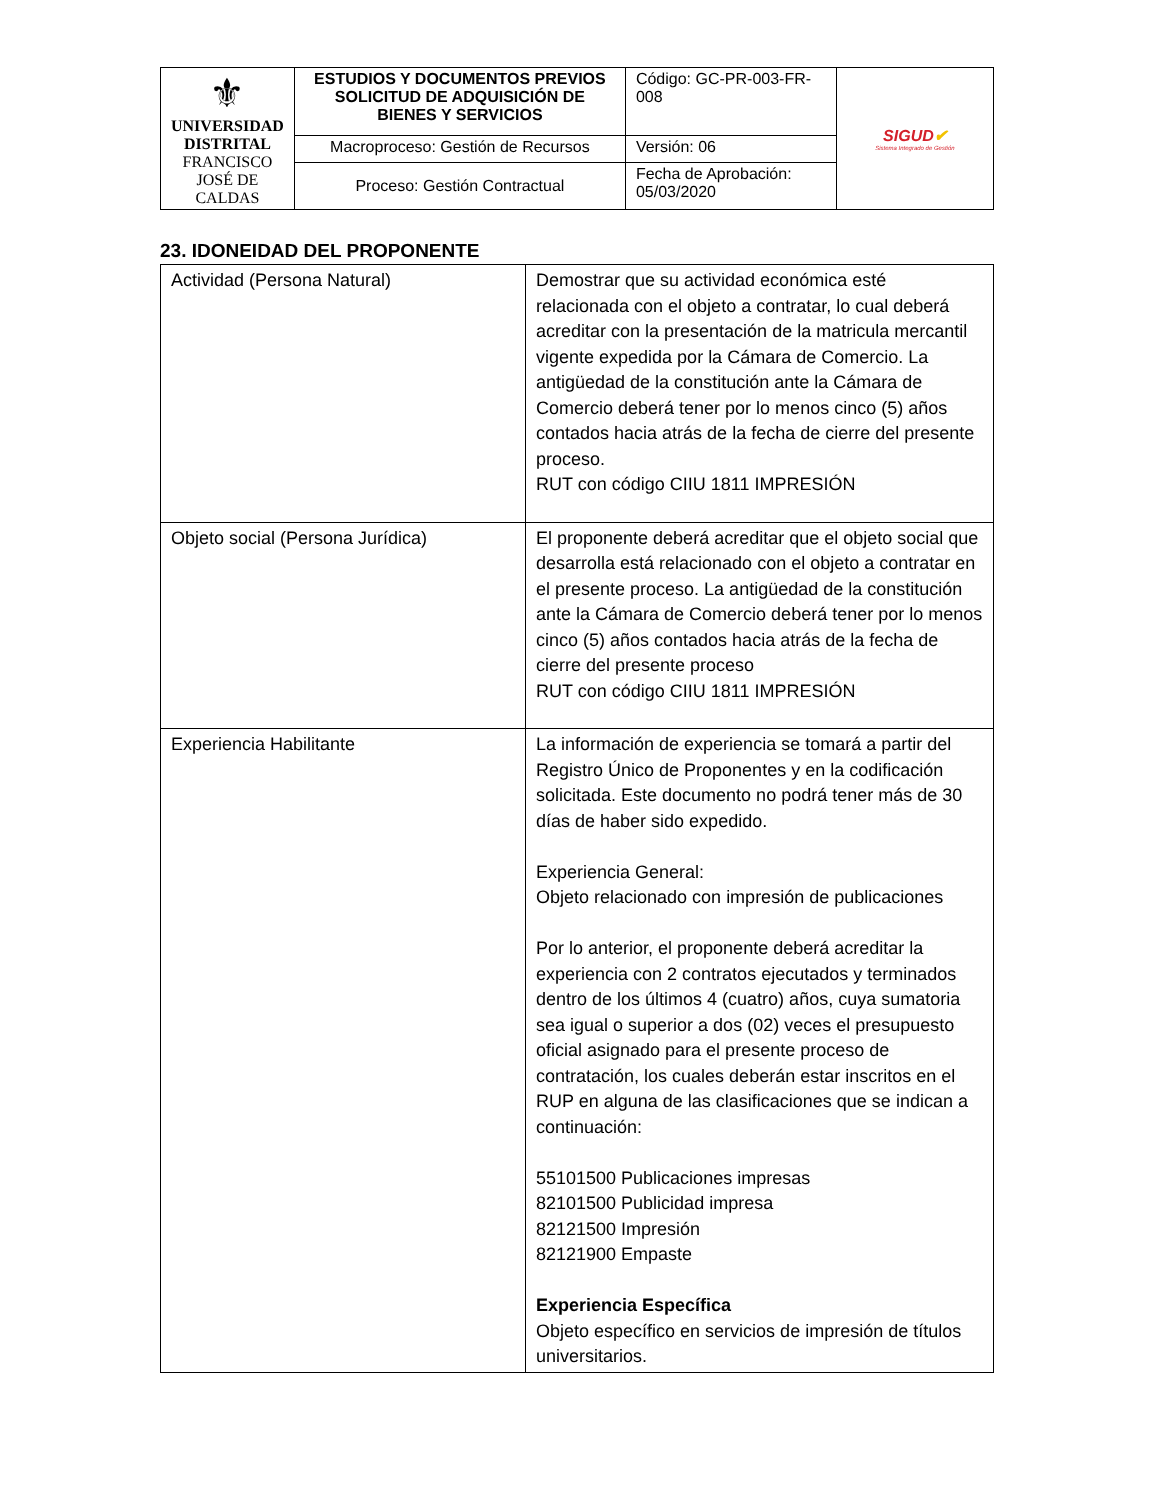| ⚜ UNIVERSIDAD DISTRITAL FRANCISCO JOSÉ DE CALDAS | ESTUDIOS Y DOCUMENTOS PREVIOS SOLICITUD DE ADQUISICIÓN DE BIENES Y SERVICIOS | Código: GC-PR-003-FR-008 | SIGUD ✔ Sistema Integrado de Gestión |
| | Macroproceso: Gestión de Recursos | Versión: 06 | |
| | Proceso: Gestión Contractual | Fecha de Aprobación: 05/03/2020 | |
23. IDONEIDAD DEL PROPONENTE
| Actividad (Persona Natural) | Demostrar que su actividad económica esté relacionada con el objeto a contratar, lo cual deberá acreditar con la presentación de la matricula mercantil vigente expedida por la Cámara de Comercio. La antigüedad de la constitución ante la Cámara de Comercio deberá tener por lo menos cinco (5) años contados hacia atrás de la fecha de cierre del presente proceso. RUT con código CIIU 1811 IMPRESIÓN |
| Objeto social (Persona Jurídica) | El proponente deberá acreditar que el objeto social que desarrolla está relacionado con el objeto a contratar en el presente proceso. La antigüedad de la constitución ante la Cámara de Comercio deberá tener por lo menos cinco (5) años contados hacia atrás de la fecha de cierre del presente proceso RUT con código CIIU 1811 IMPRESIÓN |
| Experiencia Habilitante | La información de experiencia se tomará a partir del Registro Único de Proponentes y en la codificación solicitada. Este documento no podrá tener más de 30 días de haber sido expedido. Experiencia General: Objeto relacionado con impresión de publicaciones Por lo anterior, el proponente deberá acreditar la experiencia con 2 contratos ejecutados y terminados dentro de los últimos 4 (cuatro) años, cuya sumatoria sea igual o superior a dos (02) veces el presupuesto oficial asignado para el presente proceso de contratación, los cuales deberán estar inscritos en el RUP en alguna de las clasificaciones que se indican a continuación: 55101500 Publicaciones impresas 82101500 Publicidad impresa 82121500 Impresión 82121900 Empaste Experiencia Específica Objeto específico en servicios de impresión de títulos universitarios. |